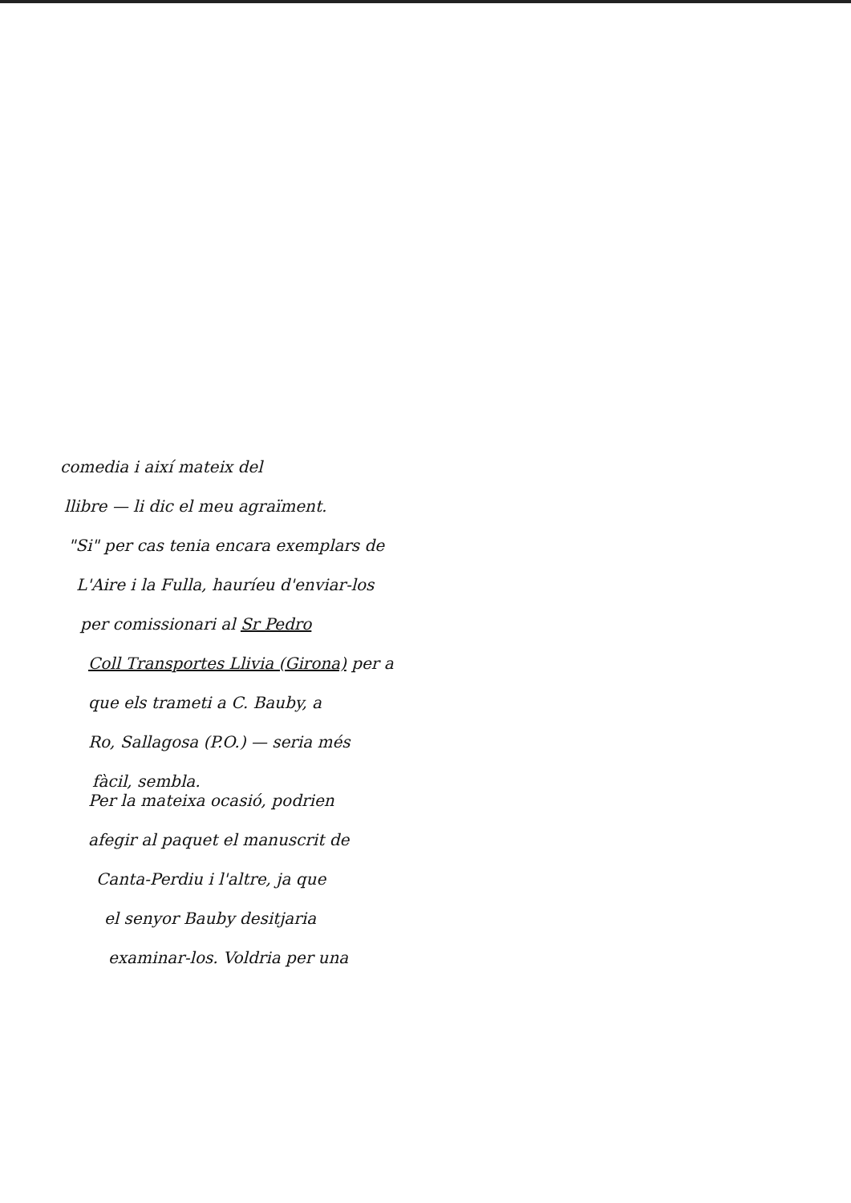comedia i així mateix del
llibre — li dic el meu agraïment.
"Si" per cas tenia encara exemplars de
L'Aire i la Fulla, hauríeu d'enviar-los
per comissionari al Sr Pedro
Coll Transportes Llivia (Girona) per a
que els trameti a C. Bauby, a
Ro, Sallagosa (P.O.) — seria més
fàcil, sembla.
Per la mateixa ocasió, podrien
afegir al paquet el manuscrit de
Canta-Perdiu i l'altre, ja que
el senyor Bauby desitjaria
examinar-los. Voldria per una